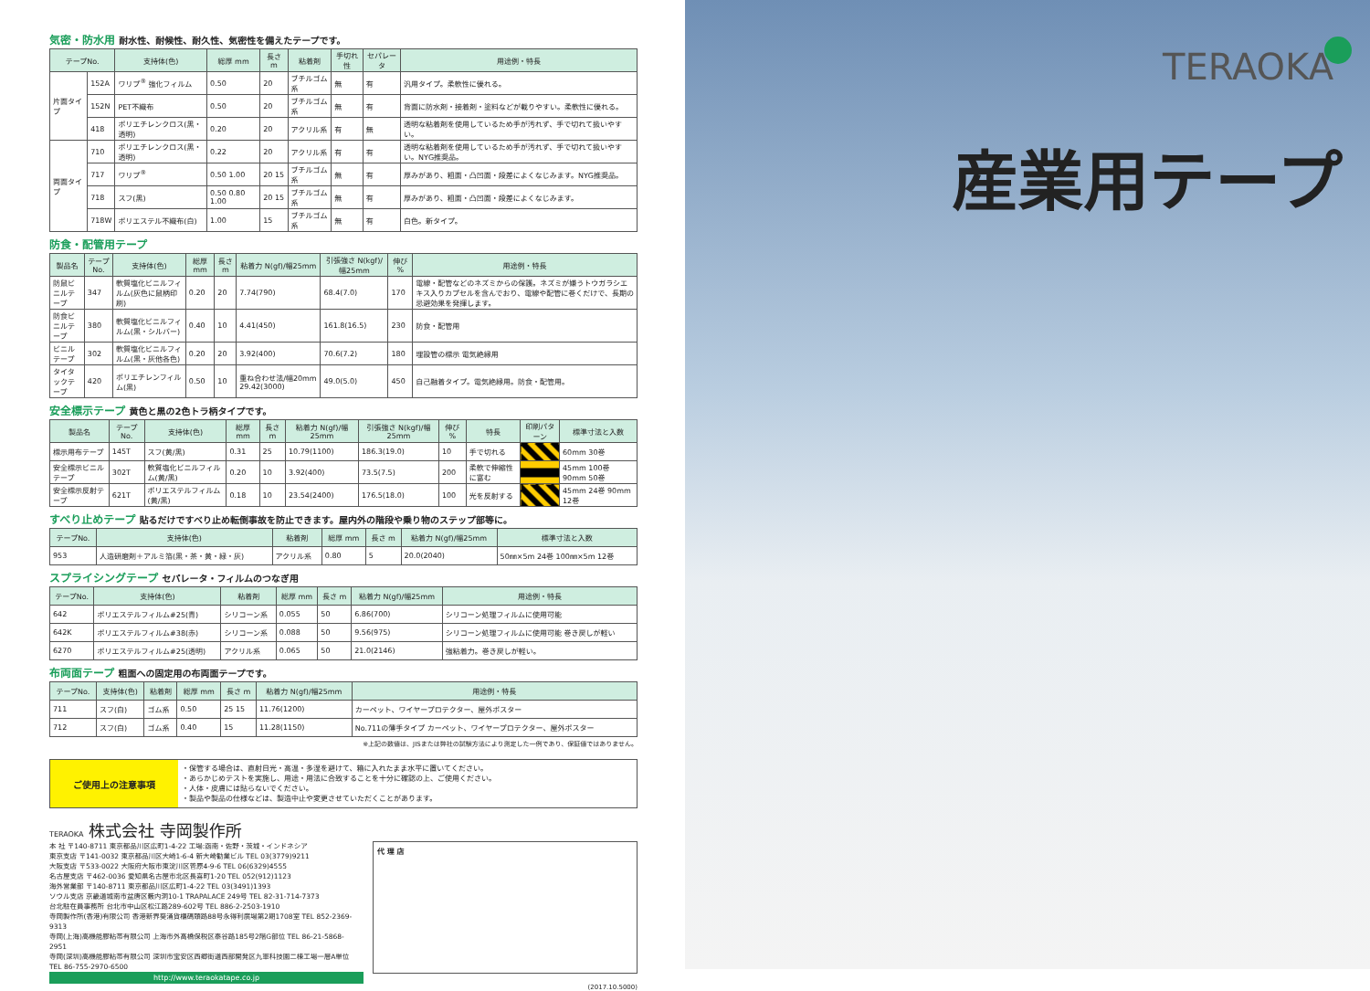気密・防水用 耐水性、耐候性、耐久性、気密性を備えたテープです。
| テープNo. | | 支持体(色) | 総厚 mm | 長さ m | 粘着剤 | 手切れ性 | セパレータ | 用途例・特長 |
| --- | --- | --- | --- | --- | --- | --- | --- | --- |
| 片面タイプ | 152A | ワリプ<sup>®</sup> 強化フィルム | 0.50 | 20 | ブチルゴム系 | 無 | 有 | 汎用タイプ。柔軟性に優れる。 |
| | 152N | PET不織布 | 0.50 | 20 | ブチルゴム系 | 無 | 有 | 背面に防水剤・接着剤・塗料などが載りやすい。柔軟性に優れる。 |
| | 418 | ポリエチレンクロス(黒・透明) | 0.20 | 20 | アクリル系 | 有 | 無 | 透明な粘着剤を使用しているため手が汚れず、手で切れて扱いやすい。 |
| 両面タイプ | 710 | ポリエチレンクロス(黒・透明) | 0.22 | 20 | アクリル系 | 有 | 有 | 透明な粘着剤を使用しているため手が汚れず、手で切れて扱いやすい。NYG推奨品。 |
| | 717 | ワリプ<sup>®</sup> | 0.50 1.00 | 20 15 | ブチルゴム系 | 無 | 有 | 厚みがあり、粗面・凸凹面・段差によくなじみます。NYG推奨品。 |
| | 718 | スフ(黒) | 0.50 0.80 1.00 | 20 15 | ブチルゴム系 | 無 | 有 | 厚みがあり、粗面・凸凹面・段差によくなじみます。 |
| | 718W | ポリエステル不織布(白) | 1.00 | 15 | ブチルゴム系 | 無 | 有 | 白色。新タイプ。 |
防食・配管用テープ
| 製品名 | テープNo. | 支持体(色) | 総厚 mm | 長さ m | 粘着力 N(gf)/幅25mm | 引張強さ N(kgf)/幅25mm | 伸び % | 用途例・特長 |
| --- | --- | --- | --- | --- | --- | --- | --- | --- |
| 防鼠ビニルテープ | 347 | 軟質塩化ビニルフィルム(灰色に鼠柄印刷) | 0.20 | 20 | 7.74(790) | 68.4(7.0) | 170 | 電線・配管などのネズミからの保護。ネズミが嫌うトウガラシエキス入りカプセルを含んでおり、電線や配管に巻くだけで、長期の忌避効果を発揮します。 |
| 防食ビニルテープ | 380 | 軟質塩化ビニルフィルム(黒・シルバー) | 0.40 | 10 | 4.41(450) | 161.8(16.5) | 230 | 防食・配管用 |
| ビニルテープ | 302 | 軟質塩化ビニルフィルム(黒・灰他各色) | 0.20 | 20 | 3.92(400) | 70.6(7.2) | 180 | 埋設管の標示 電気絶縁用 |
| タイタックテープ | 420 | ポリエチレンフィルム(黒) | 0.50 | 10 | 重ね合わせ法/幅20mm 29.42(3000) | 49.0(5.0) | 450 | 自己融着タイプ。電気絶縁用。防食・配管用。 |
安全標示テープ 黄色と黒の2色トラ柄タイプです。
| 製品名 | テープNo. | 支持体(色) | 総厚 mm | 長さ m | 粘着力 N(gf)/幅25mm | 引張強さ N(kgf)/幅25mm | 伸び % | 特長 | 印刷パターン | 標準寸法と入数 |
| --- | --- | --- | --- | --- | --- | --- | --- | --- | --- | --- |
| 標示用布テープ | 145T | スフ(黄/黒) | 0.31 | 25 | 10.79(1100) | 186.3(19.0) | 10 | 手で切れる | | 60mm 30巻 |
| 安全標示ビニルテープ | 302T | 軟質塩化ビニルフィルム(黄/黒) | 0.20 | 10 | 3.92(400) | 73.5(7.5) | 200 | 柔軟で伸縮性に富む | | 45mm 100巻 90mm 50巻 |
| 安全標示反射テープ | 621T | ポリエステルフィルム(黄/黒) | 0.18 | 10 | 23.54(2400) | 176.5(18.0) | 100 | 光を反射する | | 45mm 24巻 90mm 12巻 |
すべり止めテープ 貼るだけですべり止め転倒事故を防止できます。屋内外の階段や乗り物のステップ部等に。
| テープNo. | 支持体(色) | 粘着剤 | 総厚 mm | 長さ m | 粘着力 N(gf)/幅25mm | 標準寸法と入数 |
| --- | --- | --- | --- | --- | --- | --- |
| 953 | 人造研磨剤＋アルミ箔(黒・茶・黄・緑・灰) | アクリル系 | 0.80 | 5 | 20.0(2040) | 50㎜×5m 24巻 100㎜×5m 12巻 |
スプライシングテープ セパレータ・フィルムのつなぎ用
| テープNo. | 支持体(色) | 粘着剤 | 総厚 mm | 長さ m | 粘着力 N(gf)/幅25mm | 用途例・特長 |
| --- | --- | --- | --- | --- | --- | --- |
| 642 | ポリエステルフィルム#25(青) | シリコーン系 | 0.055 | 50 | 6.86(700) | シリコーン処理フィルムに使用可能 |
| 642K | ポリエステルフィルム#38(赤) | シリコーン系 | 0.088 | 50 | 9.56(975) | シリコーン処理フィルムに使用可能 巻き戻しが軽い |
| 6270 | ポリエステルフィルム#25(透明) | アクリル系 | 0.065 | 50 | 21.0(2146) | 強粘着力。巻き戻しが軽い。 |
布両面テープ 粗面への固定用の布両面テープです。
| テープNo. | 支持体(色) | 粘着剤 | 総厚 mm | 長さ m | 粘着力 N(gf)/幅25mm | 用途例・特長 |
| --- | --- | --- | --- | --- | --- | --- |
| 711 | スフ(白) | ゴム系 | 0.50 | 25 15 | 11.76(1200) | カーペット、ワイヤープロテクター、屋外ポスター |
| 712 | スフ(白) | ゴム系 | 0.40 | 15 | 11.28(1150) | No.711の薄手タイプ カーペット、ワイヤープロテクター、屋外ポスター |
※上記の数値は、JISまたは弊社の試験方法により測定した一例であり、保証値ではありません。
ご使用上の注意事項
・保管する場合は、直射日光・高温・多湿を避けて、箱に入れたまま水平に置いてください。
・あらかじめテストを実施し、用途・用法に合致することを十分に確認の上、ご使用ください。
・人体・皮膚には貼らないでください。
・製品や製品の仕様などは、製造中止や変更させていただくことがあります。
TERAOKA 株式会社 寺岡製作所
本 社 〒140-8711 東京都品川区広町1-4-22 工場:函南・佐野・茨城・インドネシア
東京支店 〒141-0032 東京都品川区大崎1-6-4 新大崎勧業ビル TEL 03(3779)9211
大阪支店 〒533-0022 大阪府大阪市東淀川区菅原4-9-6 TEL 06(6329)4555
名古屋支店 〒462-0036 愛知県名古屋市北区長喜町1-20 TEL 052(912)1123
海外営業部 〒140-8711 東京都品川区広町1-4-22 TEL 03(3491)1393
ソウル支店 京畿道城南市盆唐区藪内洞10-1 TRAPALACE 249号 TEL 82-31-714-7373
台北駐在員事務所 台北市中山区松江路289-602号 TEL 886-2-2503-1910
寺岡製作所(香港)有限公司 香港新界葵涌貨櫃碼頭路88号永得利廣場第2期1708室 TEL 852-2369-9313
寺岡(上海)高機能膠粘帯有限公司 上海市外高橋保税区泰谷路185号2階G部位 TEL 86-21-5868-2951
寺岡(深圳)高機能膠粘帯有限公司 深圳市宝安区西郷街道西部開発区九軍科技園二棟工場一層A単位 TEL 86-755-2970-6500
http://www.teraokatape.co.jp
代 理 店
(2017.10.5000)
TERAOKA
産業用テープ